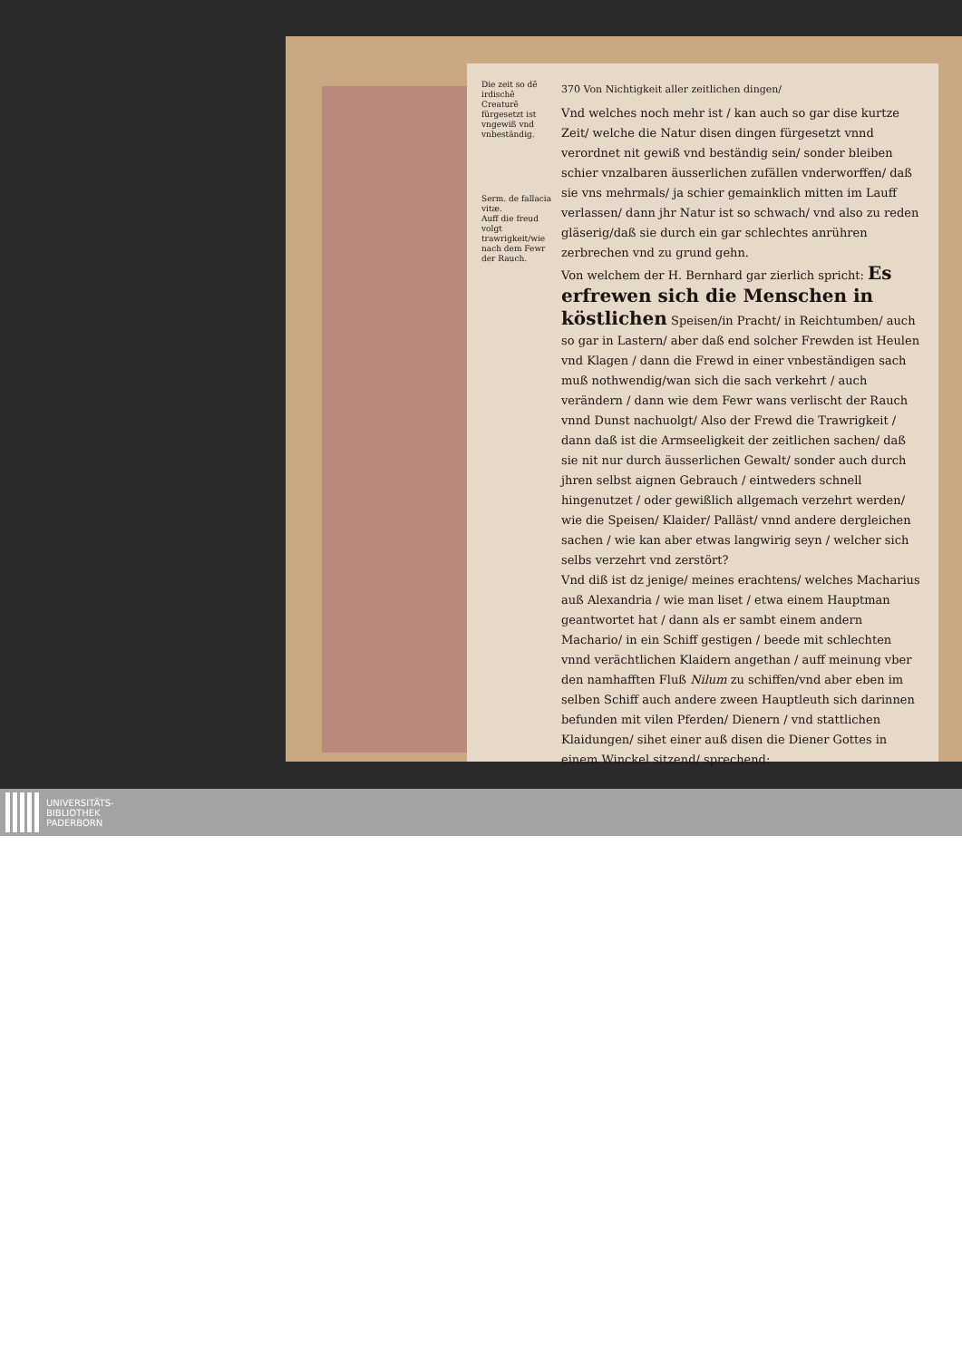Die zeit so dē irdischē Creaturē fürgesetzt ist vngewiß vnd vnbeständig.
Serm. de fallacia vitæ.
Auff die freud volgt trawrigkeit/wie nach dem Fewr der Rauch.
370 Von Nichtigkeit aller zeitlichen dingen/
Vnd welches noch mehr ist / kan auch so gar dise kurtze Zeit/ welche die Natur disen dingen fürgesetzt vnnd verordnet nit gewiß vnd beständig sein/ sonder bleiben schier vnzalbaren äusserlichen zufällen vnderworffen/ daß sie vns mehrmals/ ja schier gemainklich mitten im Lauff verlassen/ dann jhr Natur ist so schwach/ vnd also zu reden gläserig/daß sie durch ein gar schlechtes anrühren zerbrechen vnd zu grund gehn.
Von welchem der H. Bernhard gar zierlich spricht: Es erfrewen sich die Menschen in köstlichen Speisen/in Pracht/ in Reichtumben/ auch so gar in Lastern/ aber daß end solcher Frewden ist Heulen vnd Klagen / dann die Frewd in einer vnbeständigen sach muß nothwendig/wan sich die sach verkehrt / auch verändern / dann wie dem Fewr wans verlischt der Rauch vnnd Dunst nachuolgt/ Also der Frewd die Trawrigkeit / dann daß ist die Armseeligkeit der zeitlichen sachen/ daß sie nit nur durch äusserlichen Gewalt/ sonder auch durch jhren selbst aignen Gebrauch / eintweders schnell hingenutzet / oder gewißlich allgemach verzehrt werden/ wie die Speisen/ Klaider/ Palläst/ vnnd andere dergleichen sachen / wie kan aber etwas langwirig seyn / welcher sich selbs verzehrt vnd zerstört?
Vnd diß ist dz jenige/ meines erachtens/ welches Macharius auß Alexandria / wie man liset / etwa einem Hauptman geantwortet hat / dann als er sambt einem andern Machario/ in ein Schiff gestigen / beede mit schlechten vnnd verächtlichen Klaidern angethan / auff meinung vber den namhafften Fluß Nilum zu schiffen/vnd aber eben im selben Schiff auch andere zween Hauptleuth sich darinnen befunden mit vilen Pferden/ Dienern / vnd stattlichen Klaidungen/ sihet einer auß disen die Diener Gottes in einem Winckel sitzend/ sprechend:
UNIVERSITÄTS-
BIBLIOTHEK
PADERBORN